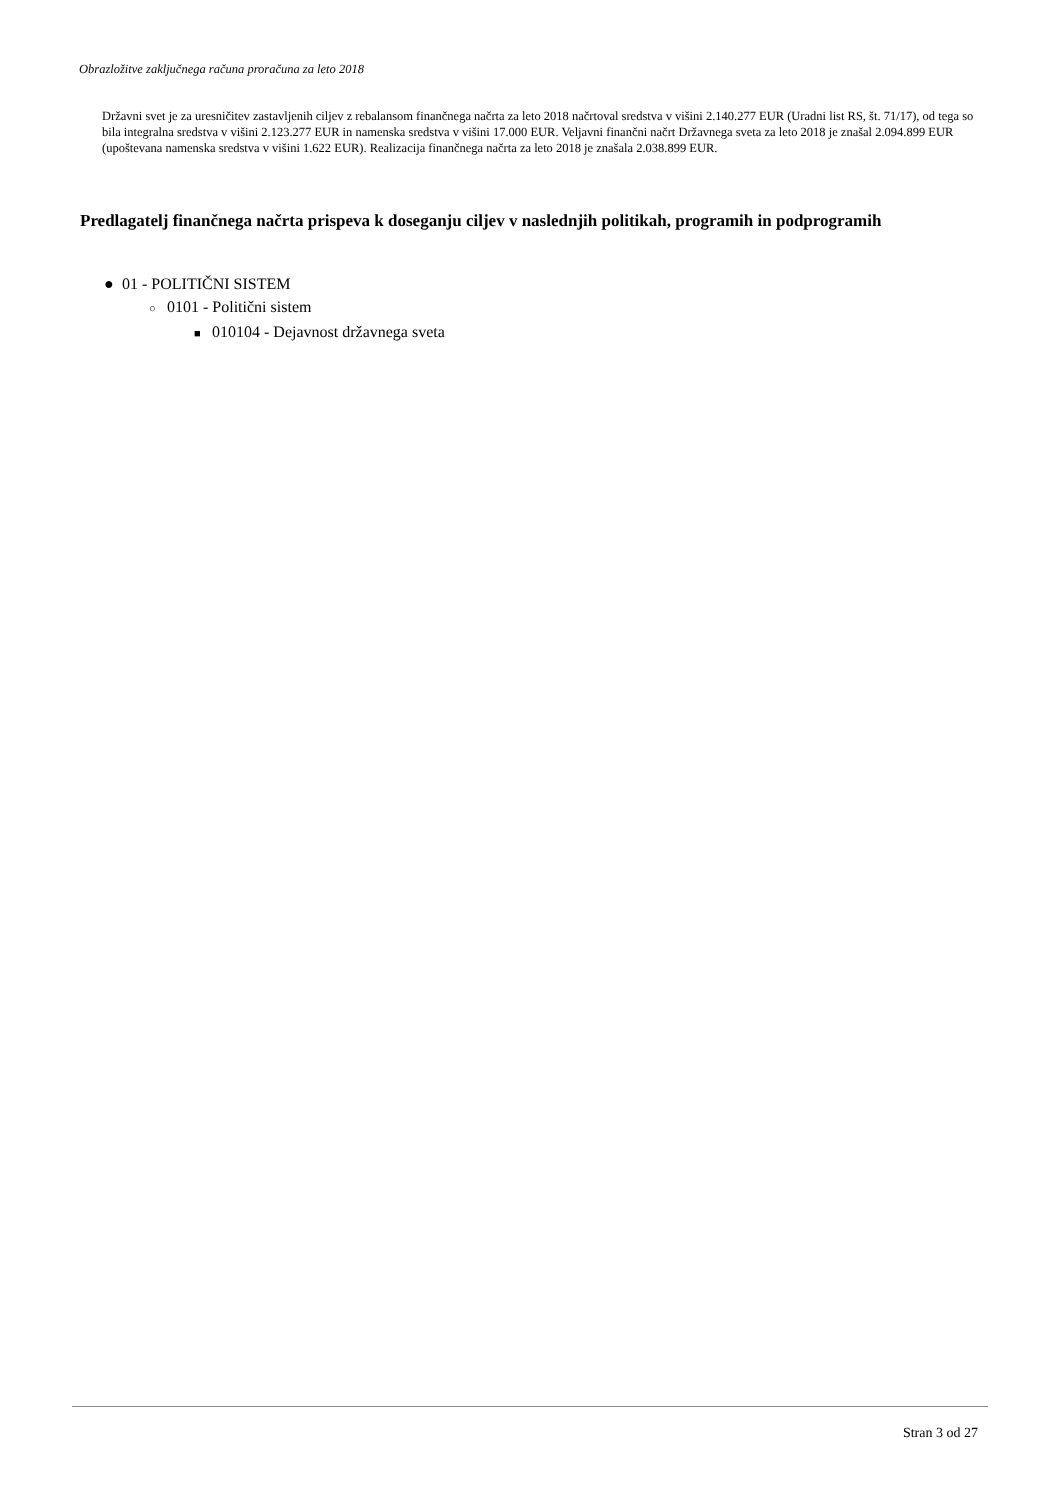Obrazložitve zaključnega računa proračuna za leto 2018
Državni svet je za uresničitev zastavljenih ciljev z rebalansom finančnega načrta za leto 2018 načrtoval sredstva v višini 2.140.277 EUR (Uradni list RS, št. 71/17), od tega so bila integralna sredstva v višini 2.123.277 EUR in namenska sredstva v višini 17.000 EUR. Veljavni finančni načrt Državnega sveta za leto 2018 je znašal 2.094.899 EUR (upoštevana namenska sredstva v višini 1.622 EUR). Realizacija finančnega načrta za leto 2018 je znašala 2.038.899 EUR.
Predlagatelj finančnega načrta prispeva k doseganju ciljev v naslednjih politikah, programih in podprogramih
● 01 - POLITIČNI SISTEM
○ 0101 - Politični sistem
■ 010104 - Dejavnost državnega sveta
Stran 3 od 27